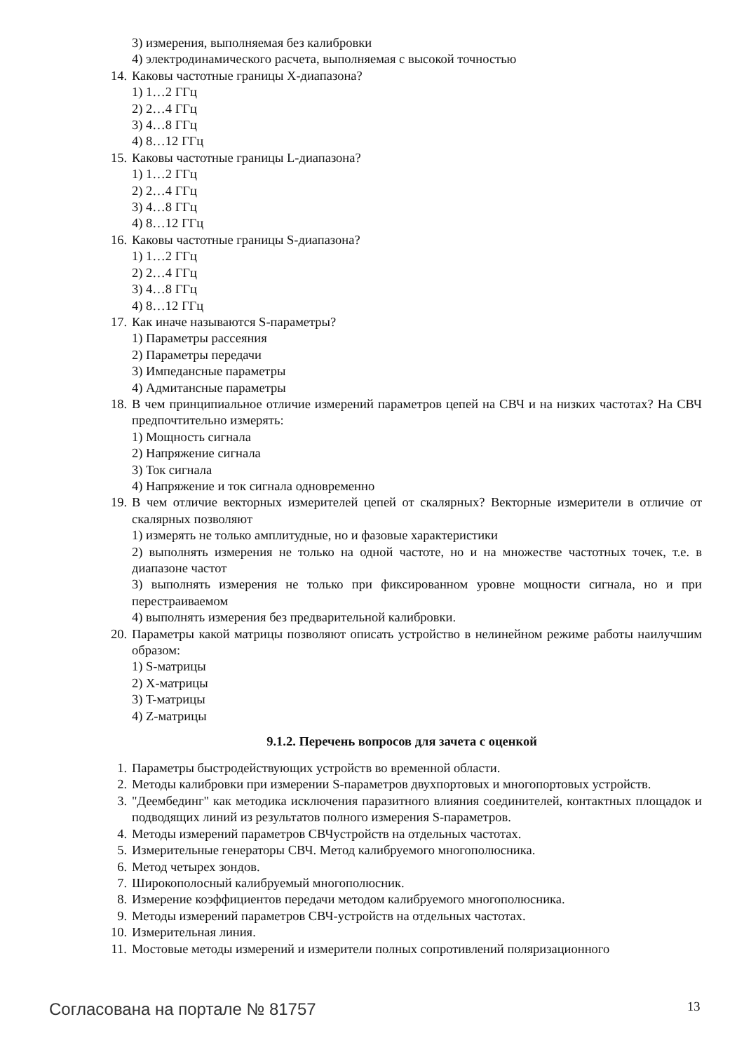3) измерения, выполняемая без калибровки
4) электродинамического расчета, выполняемая с высокой точностью
14. Каковы частотные границы X-диапазона?
1) 1…2 ГГц
2) 2…4 ГГц
3) 4…8 ГГц
4) 8…12 ГГц
15. Каковы частотные границы L-диапазона?
1) 1…2 ГГц
2) 2…4 ГГц
3) 4…8 ГГц
4) 8…12 ГГц
16. Каковы частотные границы S-диапазона?
1) 1…2 ГГц
2) 2…4 ГГц
3) 4…8 ГГц
4) 8…12 ГГц
17. Как иначе называются S-параметры?
1) Параметры рассеяния
2) Параметры передачи
3) Импедансные параметры
4) Адмитансные параметры
18. В чем принципиальное отличие измерений параметров цепей на СВЧ и на низких частотах? На СВЧ предпочтительно измерять:
1) Мощность сигнала
2) Напряжение сигнала
3) Ток сигнала
4) Напряжение и ток сигнала одновременно
19. В чем отличие векторных измерителей цепей от скалярных? Векторные измерители в отличие от скалярных позволяют
1) измерять не только амплитудные, но и фазовые характеристики
2) выполнять измерения не только на одной частоте, но и на множестве частотных точек, т.е. в диапазоне частот
3) выполнять измерения не только при фиксированном уровне мощности сигнала, но и при перестраиваемом
4) выполнять измерения без предварительной калибровки.
20. Параметры какой матрицы позволяют описать устройство в нелинейном режиме работы наилучшим образом:
1) S-матрицы
2) X-матрицы
3) T-матрицы
4) Z-матрицы
9.1.2. Перечень вопросов для зачета с оценкой
1. Параметры быстродействующих устройств во временной области.
2. Методы калибровки при измерении S-параметров двухпортовых и многопортовых устройств.
3. "Деембединг" как методика исключения паразитного влияния соединителей, контактных площадок и подводящих линий из результатов полного измерения S-параметров.
4. Методы измерений параметров СВЧустройств на отдельных частотах.
5. Измерительные генераторы СВЧ. Метод калибруемого многополюсника.
6. Метод четырех зондов.
7. Широкополосный калибруемый многополюсник.
8. Измерение коэффициентов передачи методом калибруемого многополюсника.
9. Методы измерений параметров СВЧ-устройств на отдельных частотах.
10. Измерительная линия.
11. Мостовые методы измерений и измерители полных сопротивлений поляризационного
Согласована на портале № 81757 13